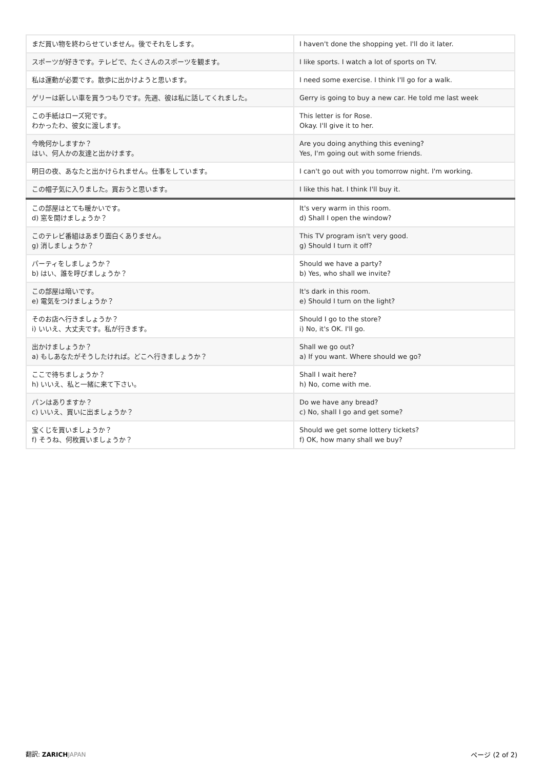| まだ買い物を終わらせていません。後でそれをします。 | I haven't done the shopping yet. I'll do it later. |
| スポーツが好きです。テレビで、たくさんのスポーツを観ます。 | I like sports. I watch a lot of sports on TV. |
| 私は運動が必要です。散歩に出かけようと思います。 | I need some exercise. I think I'll go for a walk. |
| ゲリーは新しい車を買うつもりです。先週、彼は私に話してくれました。 | Gerry is going to buy a new car. He told me last week |
| この手紙はローズ宛です。 わかったわ、彼女に渡します。 | This letter is for Rose. Okay. I'll give it to her. |
| 今晩何かしますか？ はい、何人かの友達と出かけます。 | Are you doing anything this evening? Yes, I'm going out with some friends. |
| 明日の夜、あなたと出かけられません。仕事をしています。 | I can't go out with you tomorrow night. I'm working. |
| この帽子気に入りました。買おうと思います。 | I like this hat. I think I'll buy it. |
| この部屋はとても暖かいです。 d) 窓を開けましょうか？ | It's very warm in this room. d) Shall I open the window? |
| このテレビ番組はあまり面白くありません。 g) 消しましょうか？ | This TV program isn't very good. g) Should I turn it off? |
| パーティをしましょうか？ b) はい、誰を呼びましょうか？ | Should we have a party? b) Yes, who shall we invite? |
| この部屋は暗いです。 e) 電気をつけましょうか？ | It's dark in this room. e) Should I turn on the light? |
| そのお店へ行きましょうか？ i) いいえ、大丈夫です。私が行きます。 | Should I go to the store? i) No, it's OK. I'll go. |
| 出かけましょうか？ a) もしあなたがそうしたければ。どこへ行きましょうか？ | Shall we go out? a) If you want. Where should we go? |
| ここで待ちましょうか？ h) いいえ、私と一緒に来て下さい。 | Shall I wait here? h) No, come with me. |
| パンはありますか？ c) いいえ、買いに出ましょうか？ | Do we have any bread? c) No, shall I go and get some? |
| 宝くじを買いましょうか？ f) そうね、何枚買いましょうか？ | Should we get some lottery tickets? f) OK, how many shall we buy? |
翻訳: ZARICH JAPAN ページ (2 of 2)